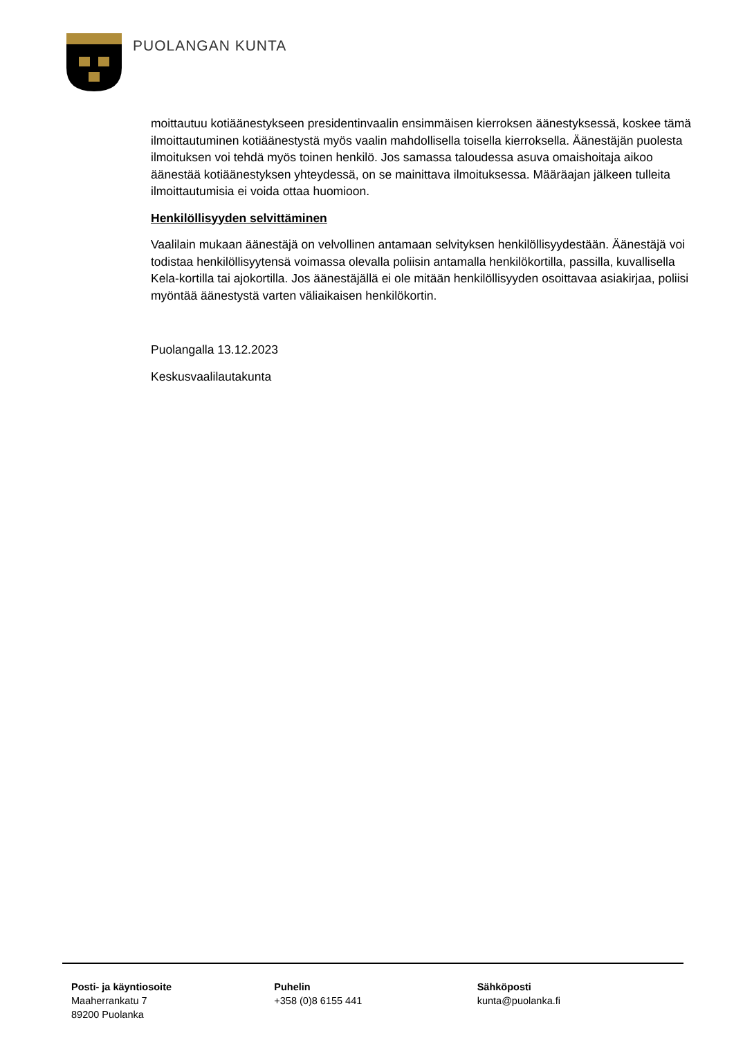PUOLANGAN KUNTA
moittautuu kotiäänestykseen presidentinvaalin ensimmäisen kierroksen äänestyksessä, koskee tämä ilmoittautuminen kotiäänestystä myös vaalin mahdollisella toisella kierroksella. Äänestäjän puolesta ilmoituksen voi tehdä myös toinen henkilö. Jos samassa taloudessa asuva omaishoitaja aikoo äänestää kotiäänestyksen yhteydessä, on se mainittava ilmoituksessa. Määräajan jälkeen tulleita ilmoittautumisia ei voida ottaa huomioon.
Henkilöllisyyden selvittäminen
Vaalilain mukaan äänestäjä on velvollinen antamaan selvityksen henkilöllisyydestään. Äänestäjä voi todistaa henkilöllisyytensä voimassa olevalla poliisin antamalla henkilökortilla, passilla, kuvallisella Kela-kortilla tai ajokortilla. Jos äänestäjällä ei ole mitään henkilöllisyyden osoittavaa asiakirjaa, poliisi myöntää äänestystä varten väliaikaisen henkilökortin.
Puolangalla 13.12.2023
Keskusvaalilautakunta
Posti- ja käyntiosoite
Maaherrankatu 7
89200 Puolanka
Puhelin
+358 (0)8 6155 441
Sähköposti
kunta@puolanka.fi